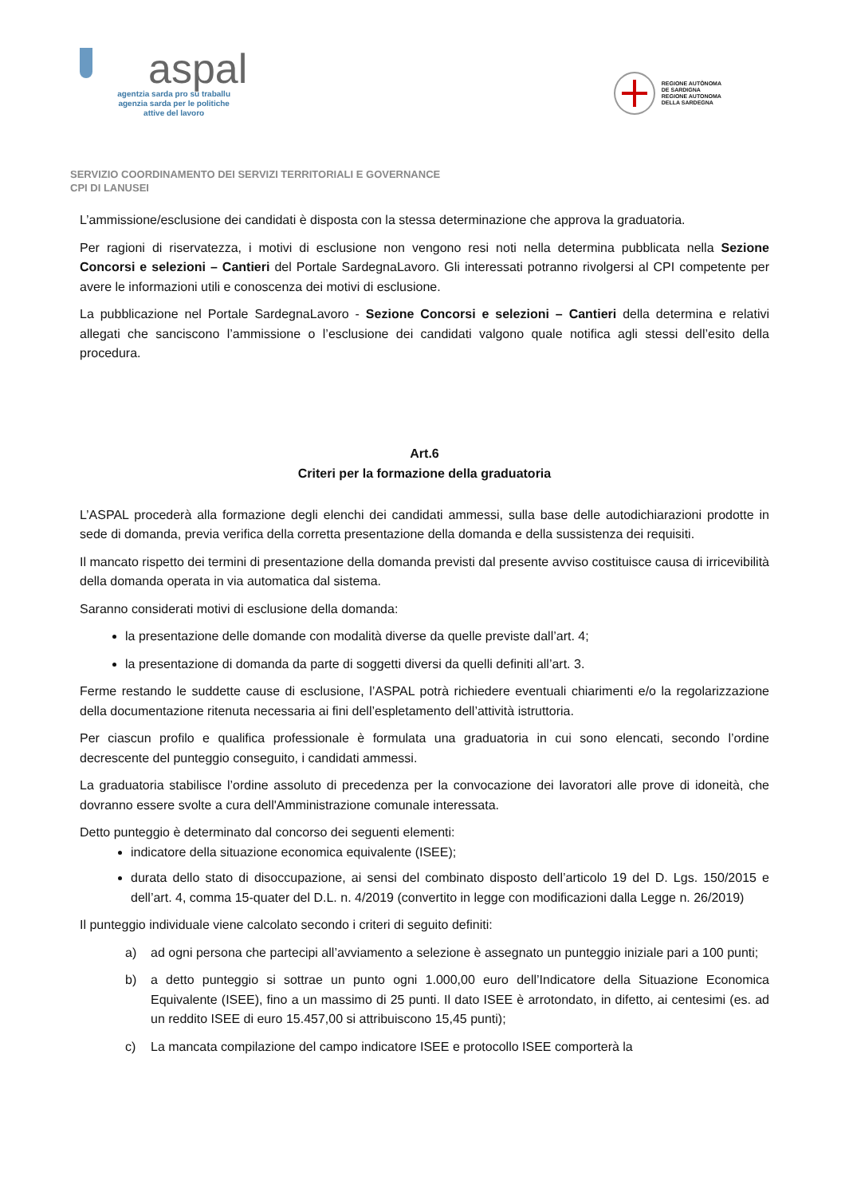aspal
agentzia sarda pro su traballu
agenzia sarda per le politiche
attive del lavoro
REGIONE AUTÒNOMA
DE SARDIGNA
REGIONE AUTONOMA
DELLA SARDEGNA
SERVIZIO COORDINAMENTO DEI SERVIZI TERRITORIALI E GOVERNANCE
CPI DI LANUSEI
L’ammissione/esclusione dei candidati è disposta con la stessa determinazione che approva la graduatoria.
Per ragioni di riservatezza, i motivi di esclusione non vengono resi noti nella determina pubblicata nella Sezione Concorsi e selezioni – Cantieri del Portale SardegnaLavoro. Gli interessati potranno rivolgersi al CPI competente per avere le informazioni utili e conoscenza dei motivi di esclusione.
La pubblicazione nel Portale SardegnaLavoro - Sezione Concorsi e selezioni – Cantieri della determina e relativi allegati che sanciscono l’ammissione o l’esclusione dei candidati valgono quale notifica agli stessi dell’esito della procedura.
Art.6
Criteri per la formazione della graduatoria
L’ASPAL procederà alla formazione degli elenchi dei candidati ammessi, sulla base delle autodichiarazioni prodotte in sede di domanda, previa verifica della corretta presentazione della domanda e della sussistenza dei requisiti.
Il mancato rispetto dei termini di presentazione della domanda previsti dal presente avviso costituisce causa di irricevibilità della domanda operata in via automatica dal sistema.
Saranno considerati motivi di esclusione della domanda:
la presentazione delle domande con modalità diverse da quelle previste dall’art. 4;
la presentazione di domanda da parte di soggetti diversi da quelli definiti all’art. 3.
Ferme restando le suddette cause di esclusione, l’ASPAL potrà richiedere eventuali chiarimenti e/o la regolarizzazione della documentazione ritenuta necessaria ai fini dell’espletamento dell’attività istruttoria.
Per ciascun profilo e qualifica professionale è formulata una graduatoria in cui sono elencati, secondo l’ordine decrescente del punteggio conseguito, i candidati ammessi.
La graduatoria stabilisce l’ordine assoluto di precedenza per la convocazione dei lavoratori alle prove di idoneità, che dovranno essere svolte a cura dell'Amministrazione comunale interessata.
Detto punteggio è determinato dal concorso dei seguenti elementi:
indicatore della situazione economica equivalente (ISEE);
durata dello stato di disoccupazione, ai sensi del combinato disposto dell’articolo 19 del D. Lgs. 150/2015 e dell’art. 4, comma 15-quater del D.L. n. 4/2019 (convertito in legge con modificazioni dalla Legge n. 26/2019)
Il punteggio individuale viene calcolato secondo i criteri di seguito definiti:
a)
ad ogni persona che partecipi all’avviamento a selezione è assegnato un punteggio iniziale pari a 100 punti;
b)
a detto punteggio si sottrae un punto ogni 1.000,00 euro dell’Indicatore della Situazione Economica Equivalente (ISEE), fino a un massimo di 25 punti. Il dato ISEE è arrotondato, in difetto, ai centesimi (es. ad un reddito ISEE di euro 15.457,00 si attribuiscono 15,45 punti);
c)
La mancata compilazione del campo indicatore ISEE e protocollo ISEE comporterà la